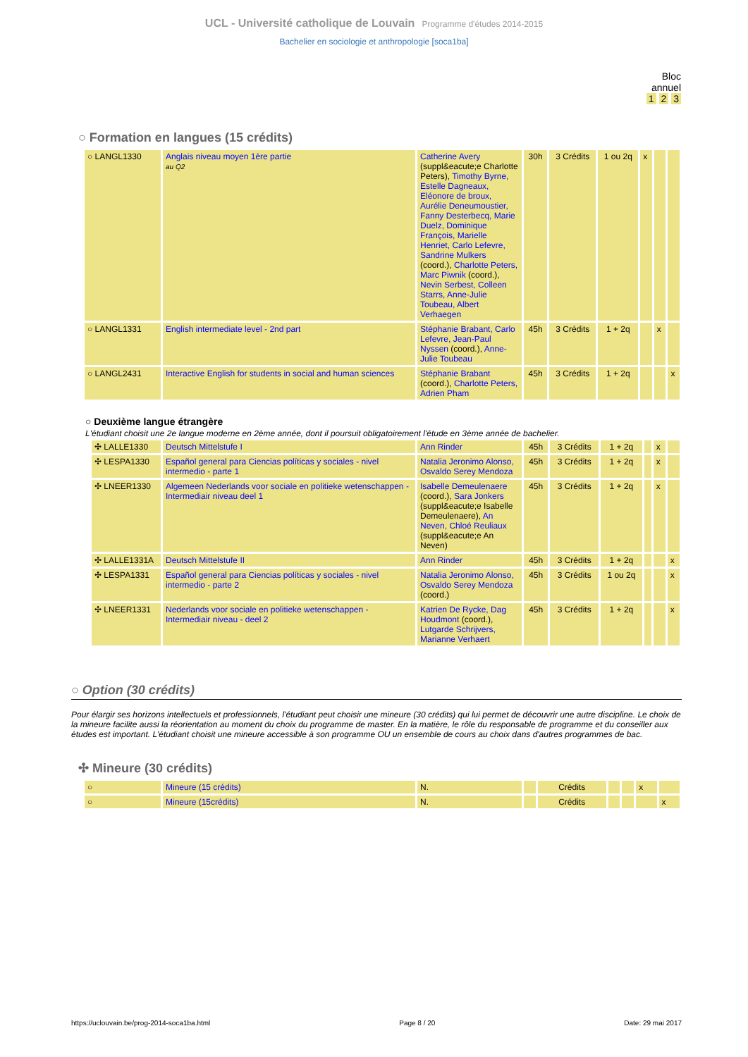UCL - Université catholique de Louvain Programme d'études 2014-2015
Bachelier en sociologie et anthropologie [soca1ba]
Bloc
annuel
1 2 3
○ Formation en langues (15 crédits)
| ○ LANGL1330 | Anglais niveau moyen 1ère partie au Q2 | Catherine Avery (suppl&eacute;e Charlotte Peters), Timothy Byrne, Estelle Dagneaux, Eléonore de broux, Aurélie Deneumoustier, Fanny Desterbecq, Marie Duelz, Dominique François, Marielle Henriet, Carlo Lefevre, Sandrine Mulkers (coord.), Charlotte Peters, Marc Piwnik (coord.), Nevin Serbest, Colleen Starrs, Anne-Julie Toubeau, Albert Verhaegen | 30h | 3 Crédits | 1 ou 2q | x | | |
| ○ LANGL1331 | English intermediate level - 2nd part | Stéphanie Brabant, Carlo Lefevre, Jean-Paul Nyssen (coord.), Anne-Julie Toubeau | 45h | 3 Crédits | 1 + 2q | | x | |
| ○ LANGL2431 | Interactive English for students in social and human sciences | Stéphanie Brabant (coord.), Charlotte Peters, Adrien Pham | 45h | 3 Crédits | 1 + 2q | | | x |
○ Deuxième langue étrangère
L'étudiant choisit une 2e langue moderne en 2ème année, dont il poursuit obligatoirement l'étude en 3ème année de bachelier.
| ✣ LALLE1330 | Deutsch Mittelstufe I | Ann Rinder | 45h | 3 Crédits | 1 + 2q | | x | |
| ✣ LESPA1330 | Español general para Ciencias políticas y sociales - nivel intermedio - parte 1 | Natalia Jeronimo Alonso, Osvaldo Serey Mendoza | 45h | 3 Crédits | 1 + 2q | | x | |
| ✣ LNEER1330 | Algemeen Nederlands voor sociale en politieke wetenschappen - Intermediair niveau deel 1 | Isabelle Demeulenaere (coord.), Sara Jonkers (suppl&eacute;e Isabelle Demeulenaere), An Neven, Chloé Reuliaux (suppl&eacute;e An Neven) | 45h | 3 Crédits | 1 + 2q | | x | |
| ✣ LALLE1331A | Deutsch Mittelstufe II | Ann Rinder | 45h | 3 Crédits | 1 + 2q | | | x |
| ✣ LESPA1331 | Español general para Ciencias políticas y sociales - nivel intermedio - parte 2 | Natalia Jeronimo Alonso, Osvaldo Serey Mendoza (coord.) | 45h | 3 Crédits | 1 ou 2q | | | x |
| ✣ LNEER1331 | Nederlands voor sociale en politieke wetenschappen - Intermediair niveau - deel 2 | Katrien De Rycke, Dag Houdmont (coord.), Lutgarde Schrijvers, Marianne Verhaert | 45h | 3 Crédits | 1 + 2q | | | x |
○ Option (30 crédits)
Pour élargir ses horizons intellectuels et professionnels, l'étudiant peut choisir une mineure (30 crédits) qui lui permet de découvrir une autre discipline. Le choix de la mineure facilite aussi la réorientation au moment du choix du programme de master. En la matière, le rôle du responsable de programme et du conseiller aux études est important. L'étudiant choisit une mineure accessible à son programme OU un ensemble de cours au choix dans d'autres programmes de bac.
✣ Mineure (30 crédits)
| ○ | Mineure (15 crédits) | N. | | Crédits | | | x | |
| ○ | Mineure (15crédits) | N. | | Crédits | | | | x |
https://uclouvain.be/prog-2014-soca1ba.html Page 8 / 20 Date: 29 mai 2017